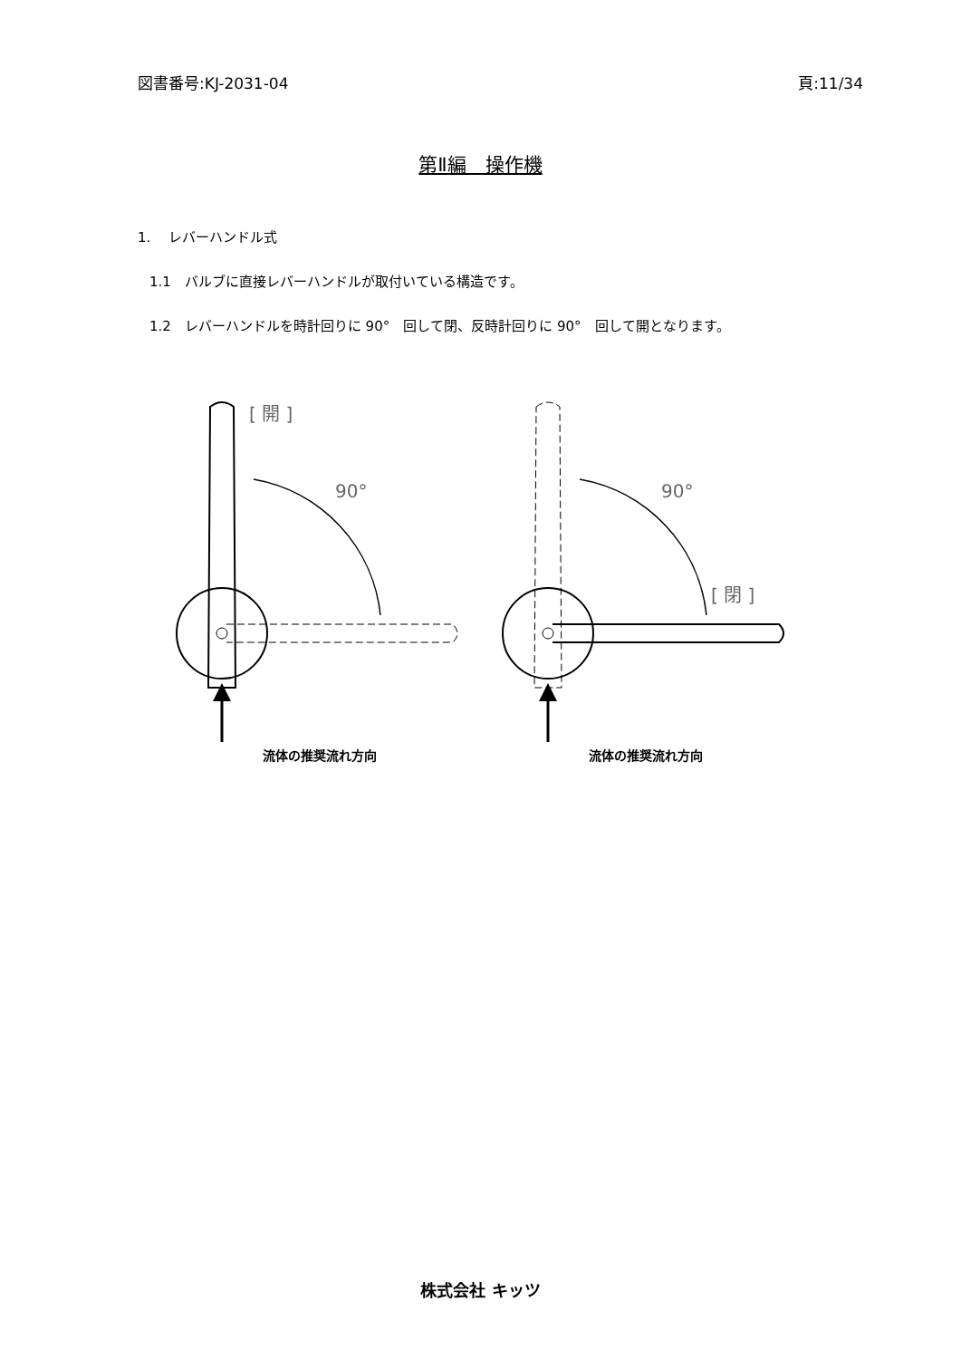図書番号:KJ-2031-04 頁:11/34
第Ⅱ編　操作機
1.　 レバーハンドル式
1.1　バルブに直接レバーハンドルが取付いている構造です。
1.2　レバーハンドルを時計回りに 90°　回して閉、反時計回りに 90°　回して開となります。
[ 開 ]
90°
流体の推奨流れ方向
[ 閉 ]
90°
流体の推奨流れ方向
株式会社 キッツ